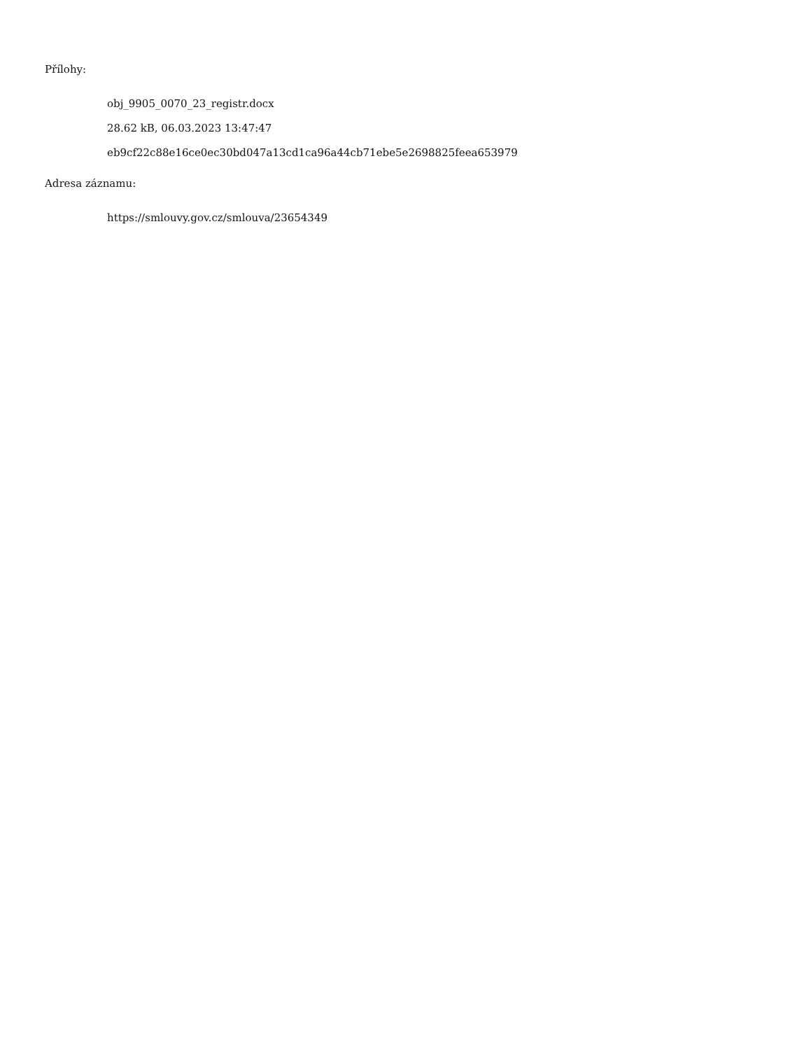Přílohy:
obj_9905_0070_23_registr.docx
28.62 kB, 06.03.2023 13:47:47
eb9cf22c88e16ce0ec30bd047a13cd1ca96a44cb71ebe5e2698825feea653979
Adresa záznamu:
https://smlouvy.gov.cz/smlouva/23654349